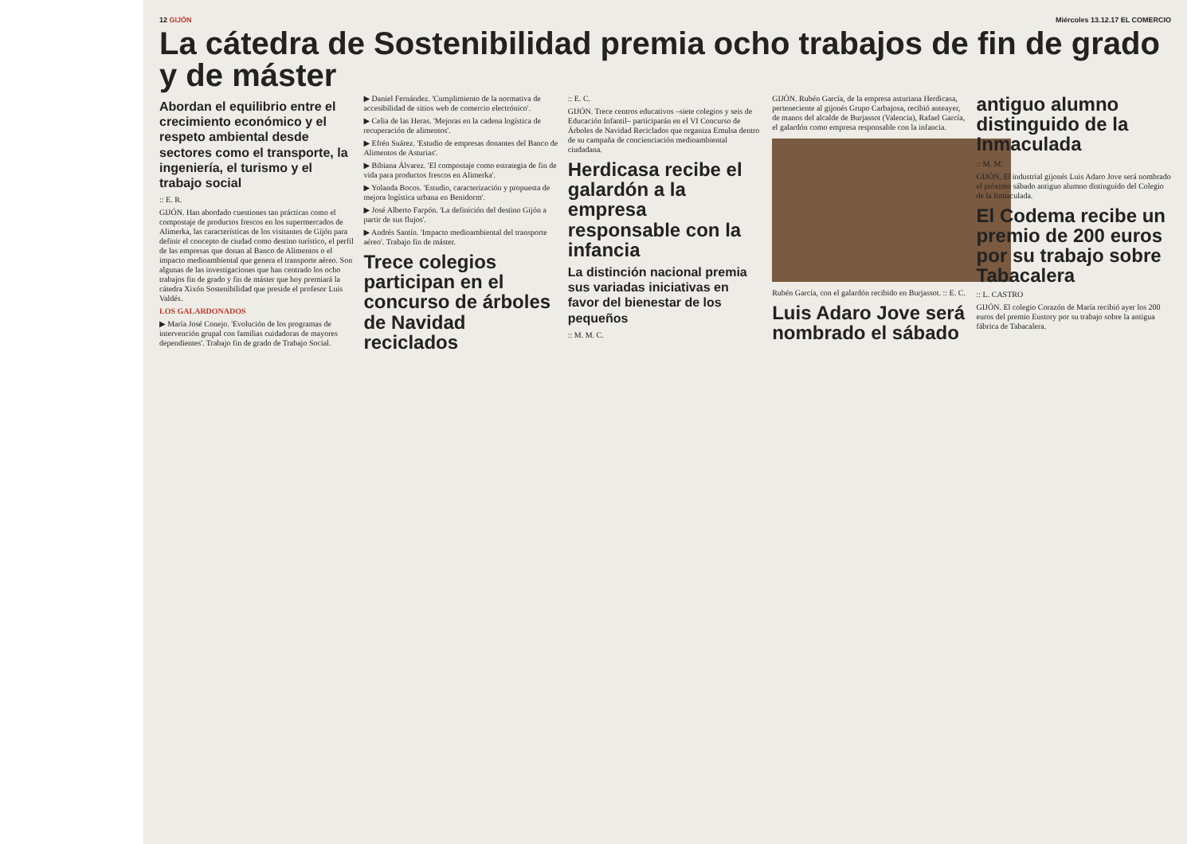12 GIJÓN Miércoles 13.12.17 EL COMERCIO
La cátedra de Sostenibilidad premia ocho trabajos de fin de grado y de máster
Abordan el equilibrio entre el crecimiento económico y el respeto ambiental desde sectores como el transporte, la ingeniería, el turismo y el trabajo social
:: E. R.
GIJÓN. Han abordado cuestiones tan prácticas como el compostaje de productos frescos en los supermercados de Alimerka, las características de los visitantes de Gijón para definir el concepto de ciudad como destino turístico, el perfil de las empresas que donan al Banco de Alimentos o el impacto medioambiental que genera el transporte aéreo. Son algunas de las investigaciones que han centrado los ocho trabajos fin de grado y fin de máster que hoy premiará la cátedra Xixón Sostenibilidad que preside el profesor Luis Valdés.
LOS GALARDONADOS
▶ María José Conejo. 'Evolución de los programas de intervención grupal con familias cuidadoras de mayores dependientes'. Trabajo fin de grado de Trabajo Social.
▶ Daniel Fernández. 'Cumplimiento de la normativa de accesibilidad de sitios web de comercio electrónico'.
▶ Celia de las Heras. 'Mejoras en la cadena logística de recuperación de alimentos'.
▶ Efrén Suárez. 'Estudio de empresas donantes del Banco de Alimentos de Asturias'.
▶ Bibiana Álvarez. 'El compostaje como estrategia de fin de vida para productos frescos en Alimerka'.
▶ Yolanda Bocos. 'Estudio, caracterización y propuesta de mejora logística urbana en Benidorm'.
▶ José Alberto Farpón. 'La definición del destino Gijón a partir de sus flujos'.
▶ Andrés Santín. 'Impacto medioambiental del transporte aéreo'. Trabajo fin de máster.
Trece colegios participan en el concurso de árboles de Navidad reciclados
:: E. C.
GIJÓN. Trece centros educativos –siete colegios y seis de Educación Infantil– participarán en el VI Concurso de Árboles de Navidad Reciclados que organiza Emulsa dentro de su campaña de concienciación medioambiental ciudadana.
Herdicasa recibe el galardón a la empresa responsable con la infancia
La distinción nacional premia sus variadas iniciativas en favor del bienestar de los pequeños
:: M. M. C.
GIJÓN. Rubén García, de la empresa asturiana Herdicasa, perteneciente al gijonés Grupo Carbajosa, recibió anteayer, de manos del alcalde de Burjassot (Valencia), Rafael García, el galardón como empresa responsable con la infancia.
Rubén García, con el galardón recibido en Burjassot. :: E. C.
Luis Adaro Jove será nombrado el sábado antiguo alumno distinguido de la Inmaculada
:: M. M.
GIJÓN. El industrial gijonés Luis Adaro Jove será nombrado el próximo sábado antiguo alumno distinguido del Colegio de la Inmaculada.
El Codema recibe un premio de 200 euros por su trabajo sobre Tabacalera
:: L. CASTRO
GIJÓN. El colegio Corazón de María recibió ayer los 200 euros del premio Eustory por su trabajo sobre la antigua fábrica de Tabacalera.